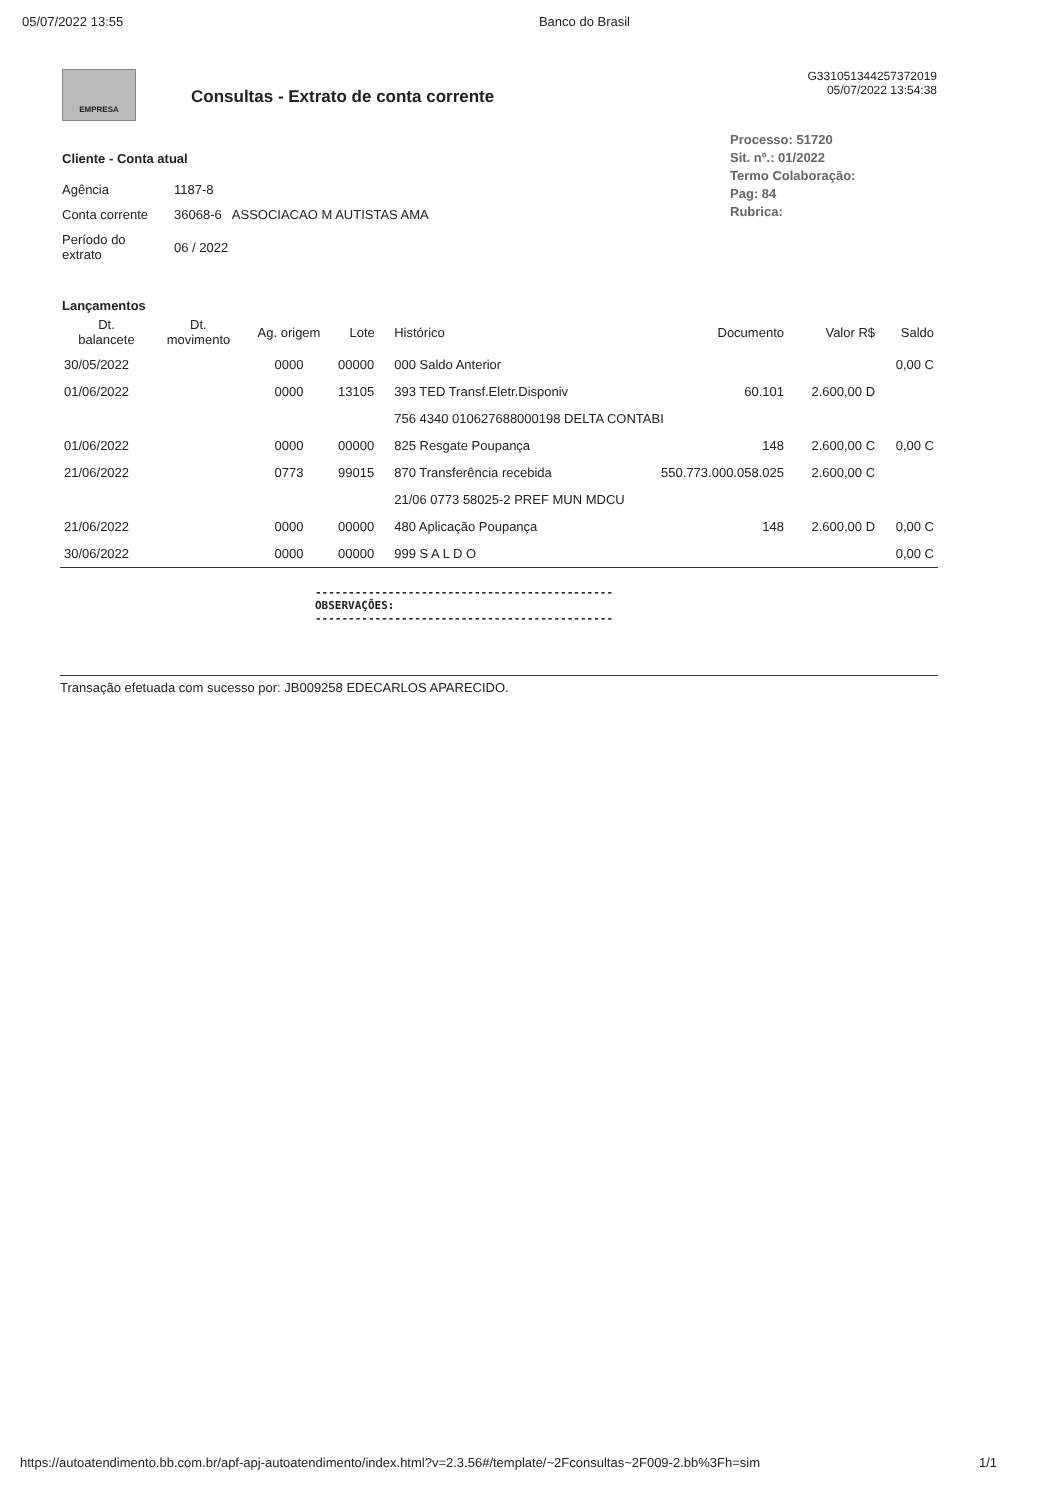05/07/2022 13:55 Banco do Brasil
EMPRESA
Consultas - Extrato de conta corrente
G331051344257372019
05/07/2022 13:54:38
Processo: 51720
Sit. nº.: 01/2022
Termo Colaboração:
Pag: 84
Rubrica:
Cliente - Conta atual
| Agência | 1187-8 |
| Conta corrente | 36068-6 ASSOCIACAO M AUTISTAS AMA |
| Período do extrato | 06 / 2022 |
Lançamentos
| Dt. balancete | Dt. movimento | Ag. origem | Lote | Histórico | Documento | Valor R$ | Saldo |
| --- | --- | --- | --- | --- | --- | --- | --- |
| 30/05/2022 | | 0000 | 00000 | 000 Saldo Anterior | | | 0,00 C |
| 01/06/2022 | | 0000 | 13105 | 393 TED Transf.Eletr.Disponiv | 60.101 | 2.600,00 D | |
| | | | | 756 4340 010627688000198 DELTA CONTABI | | | |
| 01/06/2022 | | 0000 | 00000 | 825 Resgate Poupança | 148 | 2.600,00 C | 0,00 C |
| 21/06/2022 | | 0773 | 99015 | 870 Transferência recebida | 550.773.000.058.025 | 2.600,00 C | |
| | | | | 21/06 0773 58025-2 PREF MUN MDCU | | | |
| 21/06/2022 | | 0000 | 00000 | 480 Aplicação Poupança | 148 | 2.600,00 D | 0,00 C |
| 30/06/2022 | | 0000 | 00000 | 999 S A L D O | | | 0,00 C |
---------------------------------------------
OBSERVAÇÕES:
---------------------------------------------
Transação efetuada com sucesso por: JB009258 EDECARLOS APARECIDO.
https://autoatendimento.bb.com.br/apf-apj-autoatendimento/index.html?v=2.3.56#/template/~2Fconsultas~2F009-2.bb%3Fh=sim 1/1